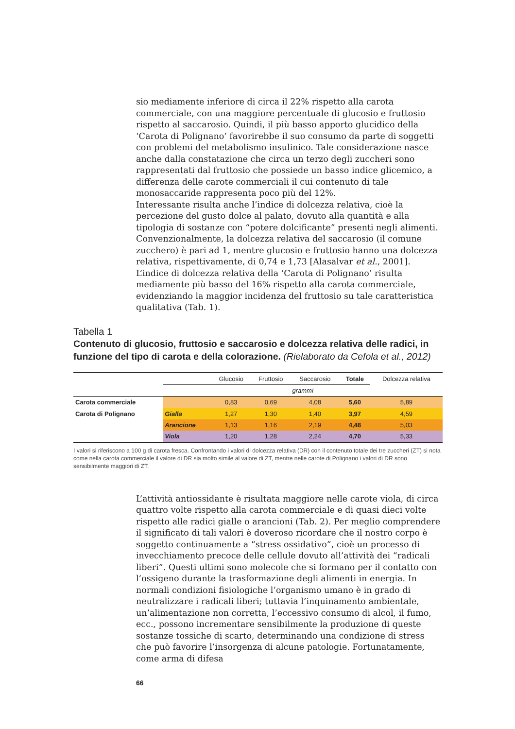sio mediamente inferiore di circa il 22% rispetto alla carota commerciale, con una maggiore percentuale di glucosio e fruttosio rispetto al saccarosio. Quindi, il più basso apporto glucidico della ‘Carota di Polignano’ favorirebbe il suo consumo da parte di soggetti con problemi del metabolismo insulinico. Tale considerazione nasce anche dalla constatazione che circa un terzo degli zuccheri sono rappresentati dal fruttosio che possiede un basso indice glicemico, a differenza delle carote commerciali il cui contenuto di tale monosaccaride rappresenta poco più del 12%.
Interessante risulta anche l’indice di dolcezza relativa, cioè la percezione del gusto dolce al palato, dovuto alla quantità e alla tipologia di sostanze con “potere dolcificante” presenti negli alimenti. Convenzionalmente, la dolcezza relativa del saccarosio (il comune zucchero) è pari ad 1, mentre glucosio e fruttosio hanno una dolcezza relativa, rispettivamente, di 0,74 e 1,73 [Alasalvar et al., 2001]. L’indice di dolcezza relativa della ‘Carota di Polignano’ risulta mediamente più basso del 16% rispetto alla carota commerciale, evidenziando la maggior incidenza del fruttosio su tale caratteristica qualitativa (Tab. 1).
Tabella 1
Contenuto di glucosio, fruttosio e saccarosio e dolcezza relativa delle radici, in funzione del tipo di carota e della colorazione. (Rielaborato da Cefola et al., 2012)
| | | Glucosio | Fruttosio | Saccarosio | Totale | Dolcezza relativa |
| --- | --- | --- | --- | --- | --- | --- |
| | grammi | | | | | |
| Carota commerciale | | 0,83 | 0,69 | 4,08 | 5,60 | 5,89 |
| Carota di Polignano | Gialla | 1,27 | 1,30 | 1,40 | 3,97 | 4,59 |
| | Arancione | 1,13 | 1,16 | 2,19 | 4,48 | 5,03 |
| | Viola | 1,20 | 1,28 | 2,24 | 4,70 | 5,33 |
I valori si riferiscono a 100 g di carota fresca. Confrontando i valori di dolcezza relativa (DR) con il contenuto totale dei tre zuccheri (ZT) si nota come nella carota commerciale il valore di DR sia molto simile al valore di ZT, mentre nelle carote di Polignano i valori di DR sono sensibilmente maggiori di ZT.
L’attività antiossidante è risultata maggiore nelle carote viola, di circa quattro volte rispetto alla carota commerciale e di quasi dieci volte rispetto alle radici gialle o arancioni (Tab. 2). Per meglio comprendere il significato di tali valori è doveroso ricordare che il nostro corpo è soggetto continuamente a “stress ossidativo”, cioè un processo di invecchiamento precoce delle cellule dovuto all’attività dei “radicali liberi”. Questi ultimi sono molecole che si formano per il contatto con l’ossigeno durante la trasformazione degli alimenti in energia. In normali condizioni fisiologiche l’organismo umano è in grado di neutralizzare i radicali liberi; tuttavia l’inquinamento ambientale, un’alimentazione non corretta, l’eccessivo consumo di alcol, il fumo, ecc., possono incrementare sensibilmente la produzione di queste sostanze tossiche di scarto, determinando una condizione di stress che può favorire l’insorgenza di alcune patologie. Fortunatamente, come arma di difesa
66